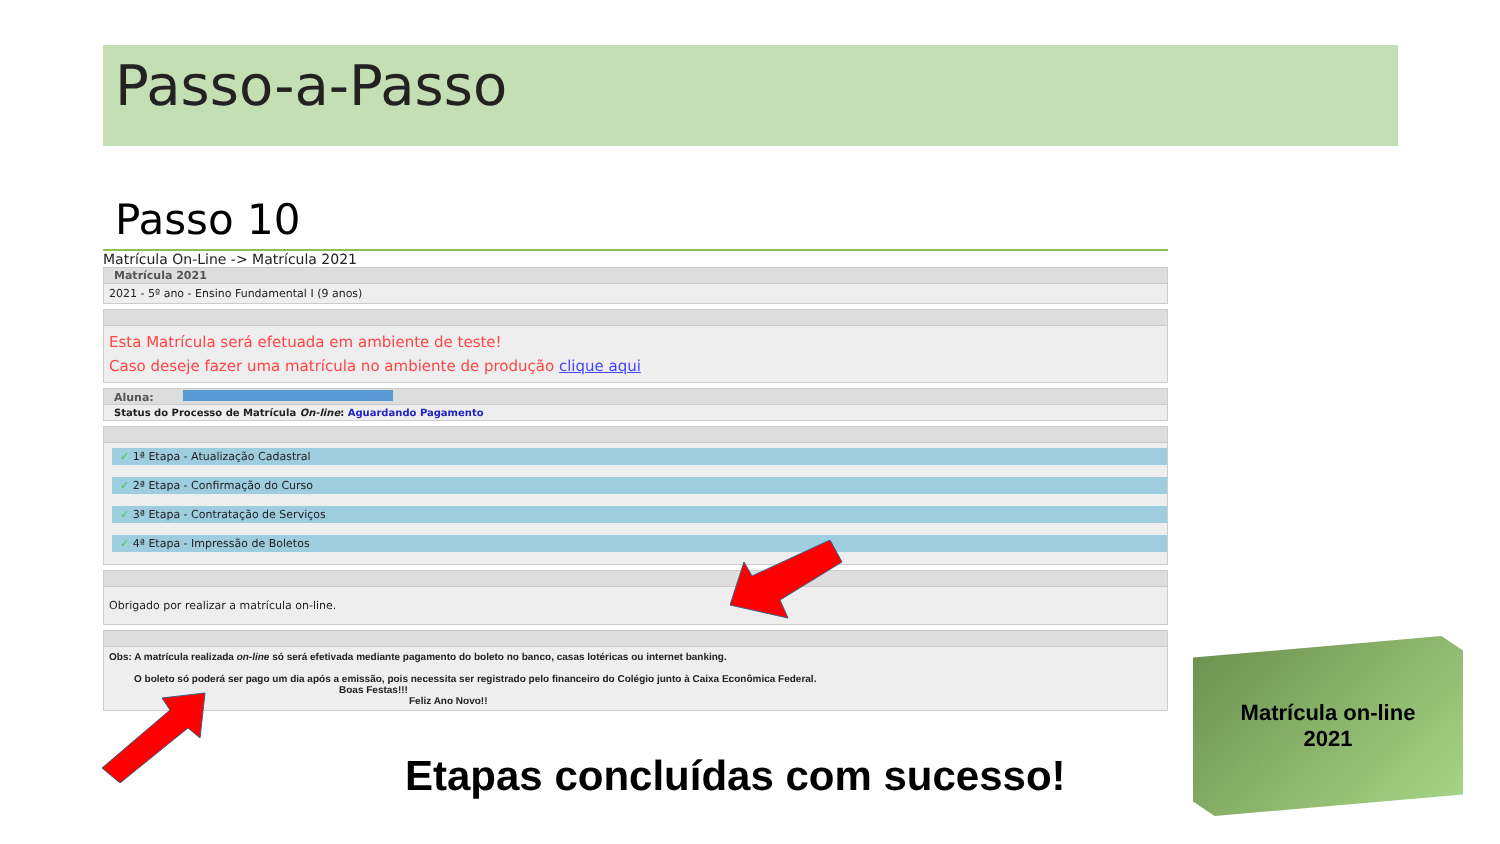Passo-a-Passo
Passo 10
Matrícula On-Line -> Matrícula 2021
Matrícula 2021
2021 - 5º ano - Ensino Fundamental I (9 anos)
Esta Matrícula será efetuada em ambiente de teste!
Caso deseje fazer uma matrícula no ambiente de produção clique aqui
Aluna:
Status do Processo de Matrícula On-line: Aguardando Pagamento
✓ 1ª Etapa - Atualização Cadastral
✓ 2ª Etapa - Confirmação do Curso
✓ 3ª Etapa - Contratação de Serviços
✓ 4ª Etapa - Impressão de Boletos
Obrigado por realizar a matrícula on-line.
Obs: A matrícula realizada on-line só será efetivada mediante pagamento do boleto no banco, casas lotéricas ou internet banking.
O boleto só poderá ser pago um dia após a emissão, pois necessita ser registrado pelo financeiro do Colégio junto à Caixa Econômica Federal.
Boas Festas!!!
Feliz Ano Novo!!
Etapas concluídas com sucesso!
Matrícula on-line
2021